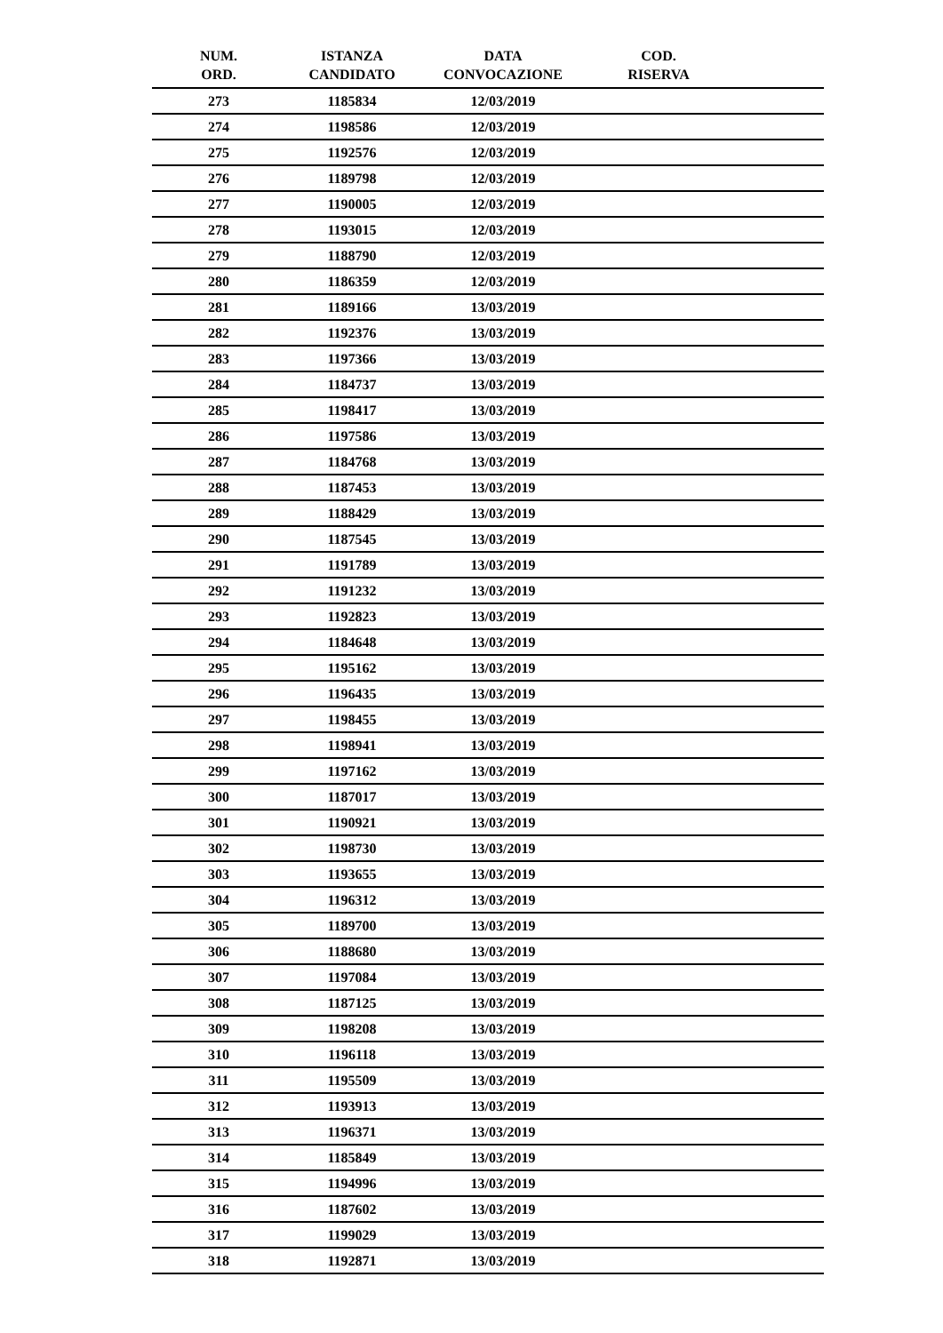| NUM. ORD. | ISTANZA CANDIDATO | DATA CONVOCAZIONE | COD. RISERVA | |
| --- | --- | --- | --- | --- |
| 273 | 1185834 | 12/03/2019 | | |
| 274 | 1198586 | 12/03/2019 | | |
| 275 | 1192576 | 12/03/2019 | | |
| 276 | 1189798 | 12/03/2019 | | |
| 277 | 1190005 | 12/03/2019 | | |
| 278 | 1193015 | 12/03/2019 | | |
| 279 | 1188790 | 12/03/2019 | | |
| 280 | 1186359 | 12/03/2019 | | |
| 281 | 1189166 | 13/03/2019 | | |
| 282 | 1192376 | 13/03/2019 | | |
| 283 | 1197366 | 13/03/2019 | | |
| 284 | 1184737 | 13/03/2019 | | |
| 285 | 1198417 | 13/03/2019 | | |
| 286 | 1197586 | 13/03/2019 | | |
| 287 | 1184768 | 13/03/2019 | | |
| 288 | 1187453 | 13/03/2019 | | |
| 289 | 1188429 | 13/03/2019 | | |
| 290 | 1187545 | 13/03/2019 | | |
| 291 | 1191789 | 13/03/2019 | | |
| 292 | 1191232 | 13/03/2019 | | |
| 293 | 1192823 | 13/03/2019 | | |
| 294 | 1184648 | 13/03/2019 | | |
| 295 | 1195162 | 13/03/2019 | | |
| 296 | 1196435 | 13/03/2019 | | |
| 297 | 1198455 | 13/03/2019 | | |
| 298 | 1198941 | 13/03/2019 | | |
| 299 | 1197162 | 13/03/2019 | | |
| 300 | 1187017 | 13/03/2019 | | |
| 301 | 1190921 | 13/03/2019 | | |
| 302 | 1198730 | 13/03/2019 | | |
| 303 | 1193655 | 13/03/2019 | | |
| 304 | 1196312 | 13/03/2019 | | |
| 305 | 1189700 | 13/03/2019 | | |
| 306 | 1188680 | 13/03/2019 | | |
| 307 | 1197084 | 13/03/2019 | | |
| 308 | 1187125 | 13/03/2019 | | |
| 309 | 1198208 | 13/03/2019 | | |
| 310 | 1196118 | 13/03/2019 | | |
| 311 | 1195509 | 13/03/2019 | | |
| 312 | 1193913 | 13/03/2019 | | |
| 313 | 1196371 | 13/03/2019 | | |
| 314 | 1185849 | 13/03/2019 | | |
| 315 | 1194996 | 13/03/2019 | | |
| 316 | 1187602 | 13/03/2019 | | |
| 317 | 1199029 | 13/03/2019 | | |
| 318 | 1192871 | 13/03/2019 | | |